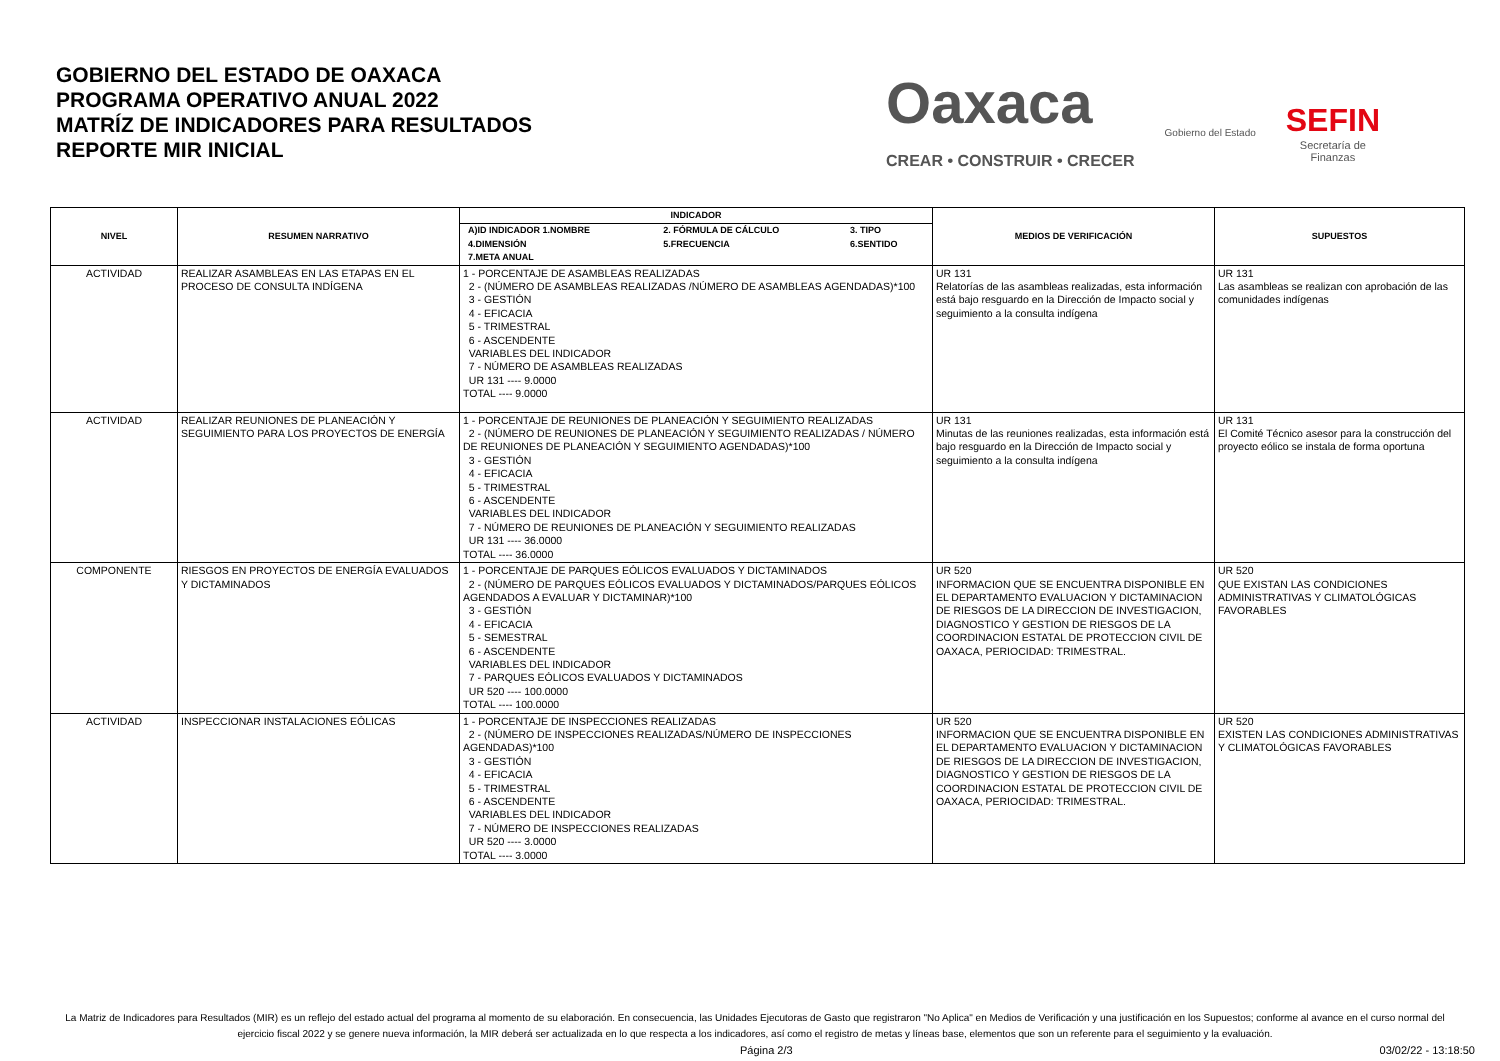GOBIERNO DEL ESTADO DE OAXACA
PROGRAMA OPERATIVO ANUAL 2022
MATRÍZ DE INDICADORES PARA RESULTADOS
REPORTE MIR INICIAL
Oaxaca
CREAR • CONSTRUIR • CRECER
Gobierno del Estado
SEFIN
Secretaría de
Finanzas
| NIVEL | RESUMEN NARRATIVO | INDICADOR | MEDIOS DE VERIFICACIÓN | SUPUESTOS |
| --- | --- | --- | --- | --- |
| | | / A)ID INDICADOR 1.NOMBRE / 2. FÓRMULA DE CÁLCULO / 3. TIPO / / 4.DIMENSIÓN / 5.FRECUENCIA / 6.SENTIDO / / 7.META ANUAL / / / | | |
| ACTIVIDAD | REALIZAR ASAMBLEAS EN LAS ETAPAS EN EL PROCESO DE CONSULTA INDÍGENA | 1 - PORCENTAJE DE ASAMBLEAS REALIZADAS 2 - (NÚMERO DE ASAMBLEAS REALIZADAS /NÚMERO DE ASAMBLEAS AGENDADAS)*100 3 - GESTIÓN 4 - EFICACIA 5 - TRIMESTRAL 6 - ASCENDENTE VARIABLES DEL INDICADOR 7 - NÚMERO DE ASAMBLEAS REALIZADAS UR 131 ---- 9.0000 TOTAL ---- 9.0000 | UR 131 Relatorías de las asambleas realizadas, esta información está bajo resguardo en la Dirección de Impacto social y seguimiento a la consulta indígena | UR 131 Las asambleas se realizan con aprobación de las comunidades indígenas |
| ACTIVIDAD | REALIZAR REUNIONES DE PLANEACIÓN Y SEGUIMIENTO PARA LOS PROYECTOS DE ENERGÍA | 1 - PORCENTAJE DE REUNIONES DE PLANEACIÓN Y SEGUIMIENTO REALIZADAS 2 - (NÚMERO DE REUNIONES DE PLANEACIÓN Y SEGUIMIENTO REALIZADAS / NÚMERO DE REUNIONES DE PLANEACIÓN Y SEGUIMIENTO AGENDADAS)*100 3 - GESTIÓN 4 - EFICACIA 5 - TRIMESTRAL 6 - ASCENDENTE VARIABLES DEL INDICADOR 7 - NÚMERO DE REUNIONES DE PLANEACIÓN Y SEGUIMIENTO REALIZADAS UR 131 ---- 36.0000 TOTAL ---- 36.0000 | UR 131 Minutas de las reuniones realizadas, esta información está bajo resguardo en la Dirección de Impacto social y seguimiento a la consulta indígena | UR 131 El Comité Técnico asesor para la construcción del proyecto eólico se instala de forma oportuna |
| COMPONENTE | RIESGOS EN PROYECTOS DE ENERGÍA EVALUADOS Y DICTAMINADOS | 1 - PORCENTAJE DE PARQUES EÓLICOS EVALUADOS Y DICTAMINADOS 2 - (NÚMERO DE PARQUES EÓLICOS EVALUADOS Y DICTAMINADOS/PARQUES EÓLICOS AGENDADOS A EVALUAR Y DICTAMINAR)*100 3 - GESTIÓN 4 - EFICACIA 5 - SEMESTRAL 6 - ASCENDENTE VARIABLES DEL INDICADOR 7 - PARQUES EÓLICOS EVALUADOS Y DICTAMINADOS UR 520 ---- 100.0000 TOTAL ---- 100.0000 | UR 520 INFORMACION QUE SE ENCUENTRA DISPONIBLE EN EL DEPARTAMENTO EVALUACION Y DICTAMINACION DE RIESGOS DE LA DIRECCION DE INVESTIGACION, DIAGNOSTICO Y GESTION DE RIESGOS DE LA COORDINACION ESTATAL DE PROTECCION CIVIL DE OAXACA, PERIOCIDAD: TRIMESTRAL. | UR 520 QUE EXISTAN LAS CONDICIONES ADMINISTRATIVAS Y CLIMATOLÓGICAS FAVORABLES |
| ACTIVIDAD | INSPECCIONAR INSTALACIONES EÓLICAS | 1 - PORCENTAJE DE INSPECCIONES REALIZADAS 2 - (NÚMERO DE INSPECCIONES REALIZADAS/NÚMERO DE INSPECCIONES AGENDADAS)*100 3 - GESTIÓN 4 - EFICACIA 5 - TRIMESTRAL 6 - ASCENDENTE VARIABLES DEL INDICADOR 7 - NÚMERO DE INSPECCIONES REALIZADAS UR 520 ---- 3.0000 TOTAL ---- 3.0000 | UR 520 INFORMACION QUE SE ENCUENTRA DISPONIBLE EN EL DEPARTAMENTO EVALUACION Y DICTAMINACION DE RIESGOS DE LA DIRECCION DE INVESTIGACION, DIAGNOSTICO Y GESTION DE RIESGOS DE LA COORDINACION ESTATAL DE PROTECCION CIVIL DE OAXACA, PERIOCIDAD: TRIMESTRAL. | UR 520 EXISTEN LAS CONDICIONES ADMINISTRATIVAS Y CLIMATOLÓGICAS FAVORABLES |
La Matriz de Indicadores para Resultados (MIR) es un reflejo del estado actual del programa al momento de su elaboración. En consecuencia, las Unidades Ejecutoras de Gasto que registraron "No Aplica" en Medios de Verificación y una justificación en los Supuestos; conforme al avance en el curso normal del ejercicio fiscal 2022 y se genere nueva información, la MIR deberá ser actualizada en lo que respecta a los indicadores, así como el registro de metas y líneas base, elementos que son un referente para el seguimiento y la evaluación.
Página 2/3 03/02/22 - 13:18:50